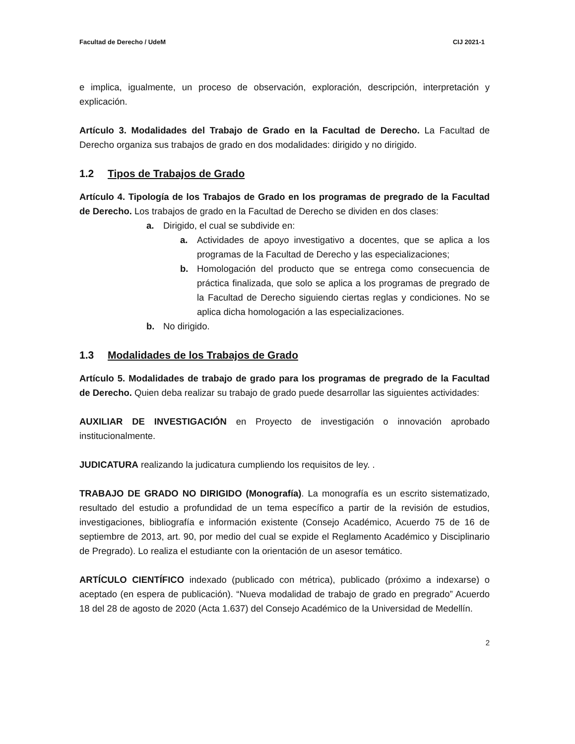Facultad de Derecho / UdeM CIJ 2021-1
e implica, igualmente, un proceso de observación, exploración, descripción, interpretación y explicación.
Artículo 3. Modalidades del Trabajo de Grado en la Facultad de Derecho. La Facultad de Derecho organiza sus trabajos de grado en dos modalidades: dirigido y no dirigido.
1.2 Tipos de Trabajos de Grado
Artículo 4. Tipología de los Trabajos de Grado en los programas de pregrado de la Facultad de Derecho. Los trabajos de grado en la Facultad de Derecho se dividen en dos clases:
a. Dirigido, el cual se subdivide en:
a. Actividades de apoyo investigativo a docentes, que se aplica a los programas de la Facultad de Derecho y las especializaciones;
b. Homologación del producto que se entrega como consecuencia de práctica finalizada, que solo se aplica a los programas de pregrado de la Facultad de Derecho siguiendo ciertas reglas y condiciones. No se aplica dicha homologación a las especializaciones.
b. No dirigido.
1.3 Modalidades de los Trabajos de Grado
Artículo 5. Modalidades de trabajo de grado para los programas de pregrado de la Facultad de Derecho. Quien deba realizar su trabajo de grado puede desarrollar las siguientes actividades:
AUXILIAR DE INVESTIGACIÓN en Proyecto de investigación o innovación aprobado institucionalmente.
JUDICATURA realizando la judicatura cumpliendo los requisitos de ley. .
TRABAJO DE GRADO NO DIRIGIDO (Monografía). La monografía es un escrito sistematizado, resultado del estudio a profundidad de un tema específico a partir de la revisión de estudios, investigaciones, bibliografía e información existente (Consejo Académico, Acuerdo 75 de 16 de septiembre de 2013, art. 90, por medio del cual se expide el Reglamento Académico y Disciplinario de Pregrado). Lo realiza el estudiante con la orientación de un asesor temático.
ARTÍCULO CIENTÍFICO indexado (publicado con métrica), publicado (próximo a indexarse) o aceptado (en espera de publicación). “Nueva modalidad de trabajo de grado en pregrado” Acuerdo 18 del 28 de agosto de 2020 (Acta 1.637) del Consejo Académico de la Universidad de Medellín.
2